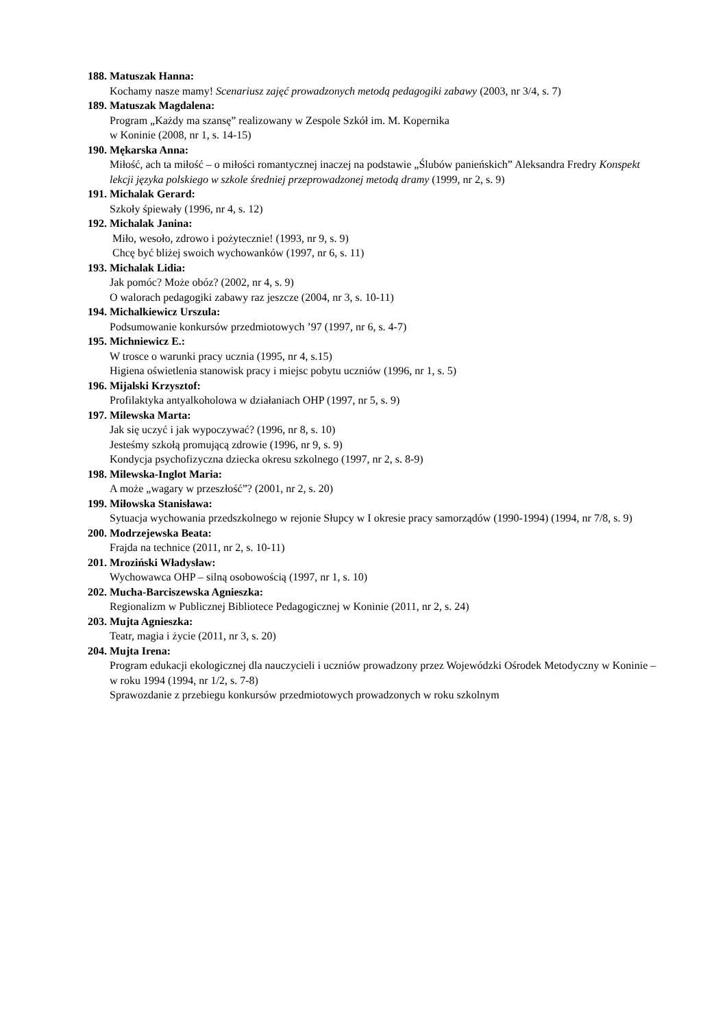188. Matuszak Hanna:
Kochamy nasze mamy! Scenariusz zajęć prowadzonych metodą pedagogiki zabawy (2003, nr 3/4, s. 7)
189. Matuszak Magdalena:
Program „Każdy ma szansę” realizowany w Zespole Szkół im. M. Kopernika
w Koninie (2008, nr 1, s. 14-15)
190. Mękarska Anna:
Miłość, ach ta miłość – o miłości romantycznej inaczej na podstawie „Ślubów panieńskich” Aleksandra Fredry Konspekt lekcji języka polskiego w szkole średniej przeprowadzonej metodą dramy (1999, nr 2, s. 9)
191. Michalak Gerard:
Szkoły śpiewały (1996, nr 4, s. 12)
192. Michalak Janina:
Miło, wesoło, zdrowo i pożytecznie! (1993, nr 9, s. 9)
Chcę być bliżej swoich wychowanków (1997, nr 6, s. 11)
193. Michalak Lidia:
Jak pomóc? Może obóz? (2002, nr 4, s. 9)
O walorach pedagogiki zabawy raz jeszcze (2004, nr 3, s. 10-11)
194. Michalkiewicz Urszula:
Podsumowanie konkursów przedmiotowych ’97 (1997, nr 6, s. 4-7)
195. Michniewicz E.:
W trosce o warunki pracy ucznia (1995, nr 4, s.15)
Higiena oświetlenia stanowisk pracy i miejsc pobytu uczniów (1996, nr 1, s. 5)
196. Mijalski Krzysztof:
Profilaktyka antyalkoholowa w działaniach OHP (1997, nr 5, s. 9)
197. Milewska Marta:
Jak się uczyć i jak wypoczywać? (1996, nr 8, s. 10)
Jesteśmy szkołą promującą zdrowie (1996, nr 9, s. 9)
Kondycja psychofizyczna dziecka okresu szkolnego (1997, nr 2, s. 8-9)
198. Milewska-Inglot Maria:
A może „wagary w przeszłość”? (2001, nr 2, s. 20)
199. Miłowska Stanisława:
Sytuacja wychowania przedszkolnego w rejonie Słupcy w I okresie pracy samorządów (1990-1994) (1994, nr 7/8, s. 9)
200. Modrzejewska Beata:
Frajda na technice (2011, nr 2, s. 10-11)
201. Mroziński Władysław:
Wychowawca OHP – silną osobowością (1997, nr 1, s. 10)
202. Mucha-Barciszewska Agnieszka:
Regionalizm w Publicznej Bibliotece Pedagogicznej w Koninie (2011, nr 2, s. 24)
203. Mujta Agnieszka:
Teatr, magia i życie (2011, nr 3, s. 20)
204. Mujta Irena:
Program edukacji ekologicznej dla nauczycieli i uczniów prowadzony przez Wojewódzki Ośrodek Metodyczny w Koninie – w roku 1994 (1994, nr 1/2, s. 7-8)
Sprawozdanie z przebiegu konkursów przedmiotowych prowadzonych w roku szkolnym